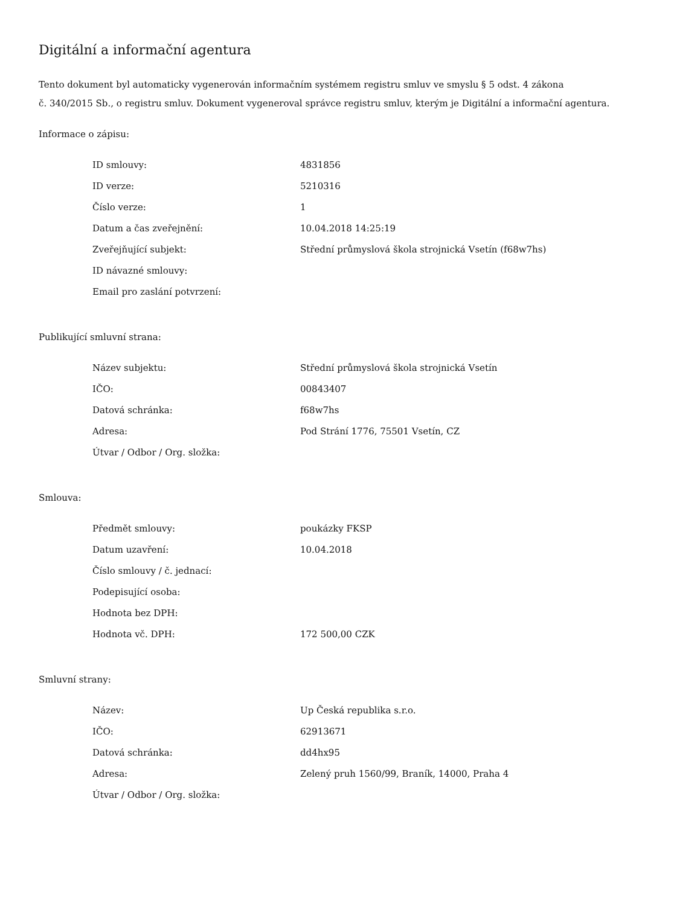Digitální a informační agentura
Tento dokument byl automaticky vygenerován informačním systémem registru smluv ve smyslu § 5 odst. 4 zákona
č. 340/2015 Sb., o registru smluv. Dokument vygeneroval správce registru smluv, kterým je Digitální a informační agentura.
Informace o zápisu:
| ID smlouvy: | 4831856 |
| ID verze: | 5210316 |
| Číslo verze: | 1 |
| Datum a čas zveřejnění: | 10.04.2018 14:25:19 |
| Zveřejňující subjekt: | Střední průmyslová škola strojnická Vsetín (f68w7hs) |
| ID návazné smlouvy: | |
| Email pro zaslání potvrzení: | |
Publikující smluvní strana:
| Název subjektu: | Střední průmyslová škola strojnická Vsetín |
| IČO: | 00843407 |
| Datová schránka: | f68w7hs |
| Adresa: | Pod Strání 1776, 75501 Vsetín, CZ |
| Útvar / Odbor / Org. složka: | |
Smlouva:
| Předmět smlouvy: | poukázky FKSP |
| Datum uzavření: | 10.04.2018 |
| Číslo smlouvy / č. jednací: | |
| Podepisující osoba: | |
| Hodnota bez DPH: | |
| Hodnota vč. DPH: | 172 500,00 CZK |
Smluvní strany:
| Název: | Up Česká republika s.r.o. |
| IČO: | 62913671 |
| Datová schránka: | dd4hx95 |
| Adresa: | Zelený pruh 1560/99, Braník, 14000, Praha 4 |
| Útvar / Odbor / Org. složka: | |